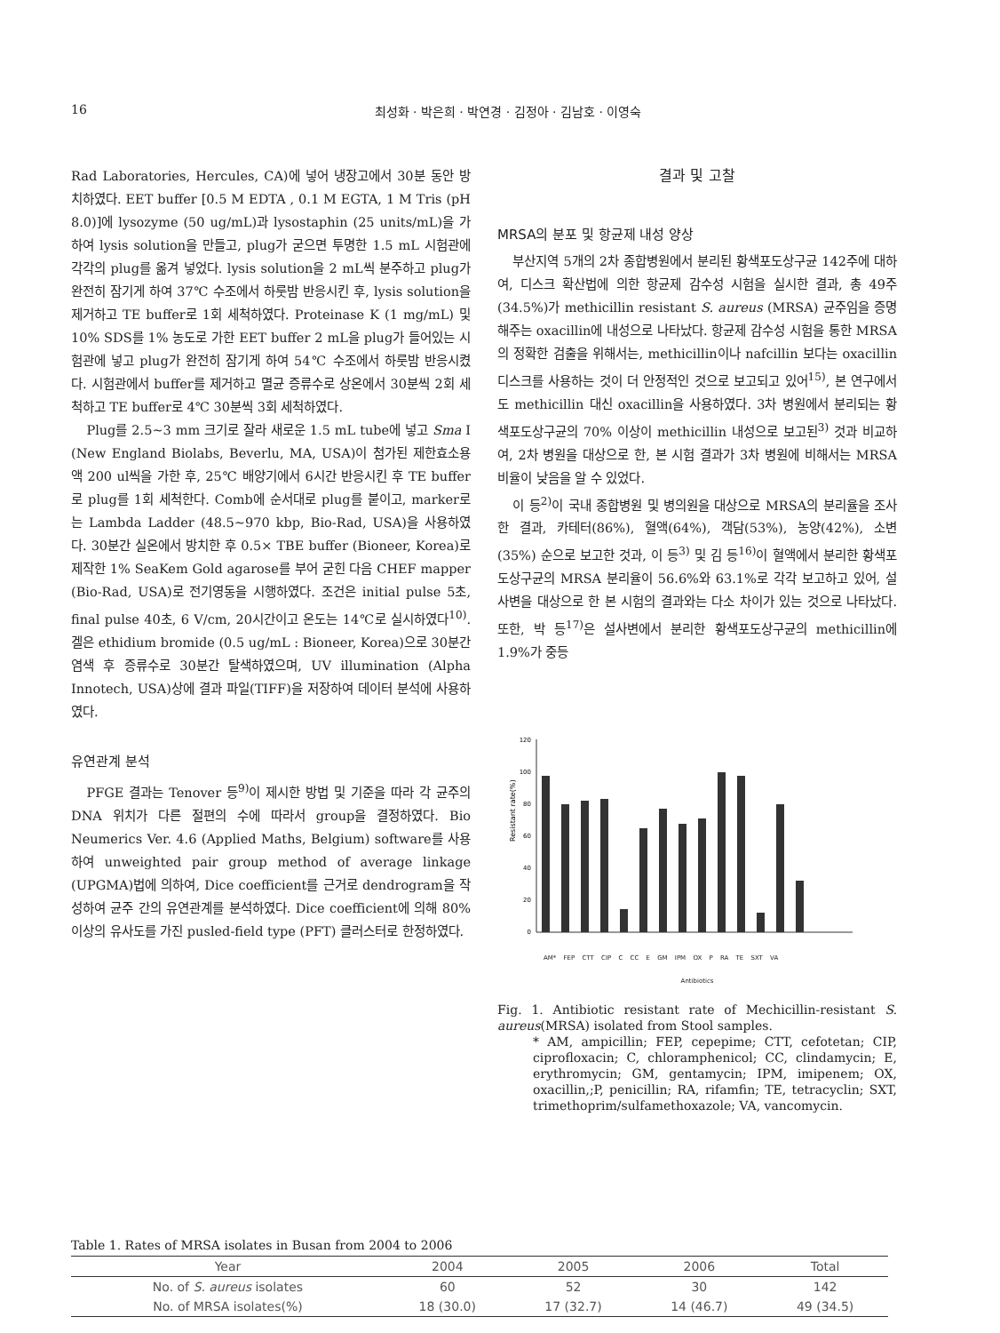16 최성화 · 박은희 · 박연경 · 김정아 · 김남호 · 이영숙
Rad Laboratories, Hercules, CA)에 넣어 냉장고에서 30분 동안 방치하였다. EET buffer [0.5 M EDTA , 0.1 M EGTA, 1 M Tris (pH 8.0)]에 lysozyme (50 ug/mL)과 lysostaphin (25 units/mL)을 가하여 lysis solution을 만들고, plug가 굳으면 투명한 1.5 mL 시험관에 각각의 plug를 옮겨 넣었다. lysis solution을 2 mL씩 분주하고 plug가 완전히 잠기게 하여 37℃ 수조에서 하룻밤 반응시킨 후, lysis solution을 제거하고 TE buffer로 1회 세척하였다. Proteinase K (1 mg/mL) 및 10% SDS를 1% 농도로 가한 EET buffer 2 mL을 plug가 들어있는 시험관에 넣고 plug가 완전히 잠기게 하여 54℃ 수조에서 하룻밤 반응시켰다. 시험관에서 buffer를 제거하고 멸균 증류수로 상온에서 30분씩 2회 세척하고 TE buffer로 4℃ 30분씩 3회 세척하였다.
Plug를 2.5~3 mm 크기로 잘라 새로운 1.5 mL tube에 넣고 Sma I (New England Biolabs, Beverlu, MA, USA)이 첨가된 제한효소용액 200 ul씩을 가한 후, 25℃ 배양기에서 6시간 반응시킨 후 TE buffer로 plug를 1회 세척한다. Comb에 순서대로 plug를 붙이고, marker로는 Lambda Ladder (48.5~970 kbp, Bio-Rad, USA)을 사용하였다. 30분간 실온에서 방치한 후 0.5× TBE buffer (Bioneer, Korea)로 제작한 1% SeaKem Gold agarose를 부어 굳힌 다음 CHEF mapper (Bio-Rad, USA)로 전기영동을 시행하였다. 조건은 initial pulse 5초, final pulse 40초, 6 V/cm, 20시간이고 온도는 14℃로 실시하였다<sup>10)</sup>. 겔은 ethidium bromide (0.5 ug/mL : Bioneer, Korea)으로 30분간 염색 후 증류수로 30분간 탈색하였으며, UV illumination (Alpha Innotech, USA)상에 결과 파일(TIFF)을 저장하여 데이터 분석에 사용하였다.
유연관계 분석
PFGE 결과는 Tenover 등<sup>9)</sup>이 제시한 방법 및 기준을 따라 각 균주의 DNA 위치가 다른 절편의 수에 따라서 group을 결정하였다. Bio Neumerics Ver. 4.6 (Applied Maths, Belgium) software를 사용하여 unweighted pair group method of average linkage (UPGMA)법에 의하여, Dice coefficient를 근거로 dendrogram을 작성하여 균주 간의 유연관계를 분석하였다. Dice coefficient에 의해 80% 이상의 유사도를 가진 pusled-field type (PFT) 클러스터로 한정하였다.
결과 및 고찰
MRSA의 분포 및 항균제 내성 양상
부산지역 5개의 2차 종합병원에서 분리된 황색포도상구균 142주에 대하여, 디스크 확산법에 의한 항균제 감수성 시험을 실시한 결과, 총 49주(34.5%)가 methicillin resistant S. aureus (MRSA) 균주임을 증명해주는 oxacillin에 내성으로 나타났다. 항균제 감수성 시험을 통한 MRSA의 정확한 검출을 위해서는, methicillin이나 nafcillin 보다는 oxacillin 디스크를 사용하는 것이 더 안정적인 것으로 보고되고 있어<sup>15)</sup>, 본 연구에서도 methicillin 대신 oxacillin을 사용하였다. 3차 병원에서 분리되는 황색포도상구균의 70% 이상이 methicillin 내성으로 보고된<sup>3)</sup> 것과 비교하여, 2차 병원을 대상으로 한, 본 시험 결과가 3차 병원에 비해서는 MRSA 비율이 낮음을 알 수 있었다.
이 등<sup>2)</sup>이 국내 종합병원 및 병의원을 대상으로 MRSA의 분리율을 조사한 결과, 카테터(86%), 혈액(64%), 객담(53%), 농양(42%), 소변(35%) 순으로 보고한 것과, 이 등<sup>3)</sup> 및 김 등<sup>16)</sup>이 혈액에서 분리한 황색포도상구균의 MRSA 분리율이 56.6%와 63.1%로 각각 보고하고 있어, 설사변을 대상으로 한 본 시험의 결과와는 다소 차이가 있는 것으로 나타났다. 또한, 박 등<sup>17)</sup>은 설사변에서 분리한 황색포도상구균의 methicillin에 1.9%가 중등
Resistant rate(%)
120
100
80
60
40
20
0
AM* FEP CTT CIP C CC E GM IPM OX P RA TE SXT VA
Antibiotics
Fig. 1. Antibiotic resistant rate of Mechicillin-resistant S. aureus(MRSA) isolated from Stool samples.
* AM, ampicillin; FEP, cepepime; CTT, cefotetan; CIP, ciprofloxacin; C, chloramphenicol; CC, clindamycin; E, erythromycin; GM, gentamycin; IPM, imipenem; OX, oxacillin,;P, penicillin; RA, rifamfin; TE, tetracyclin; SXT, trimethoprim/sulfamethoxazole; VA, vancomycin.
Table 1. Rates of MRSA isolates in Busan from 2004 to 2006
| Year | 2004 | 2005 | 2006 | Total |
| --- | --- | --- | --- | --- |
| No. of S. aureus isolates | 60 | 52 | 30 | 142 |
| No. of MRSA isolates(%) | 18 (30.0) | 17 (32.7) | 14 (46.7) | 49 (34.5) |